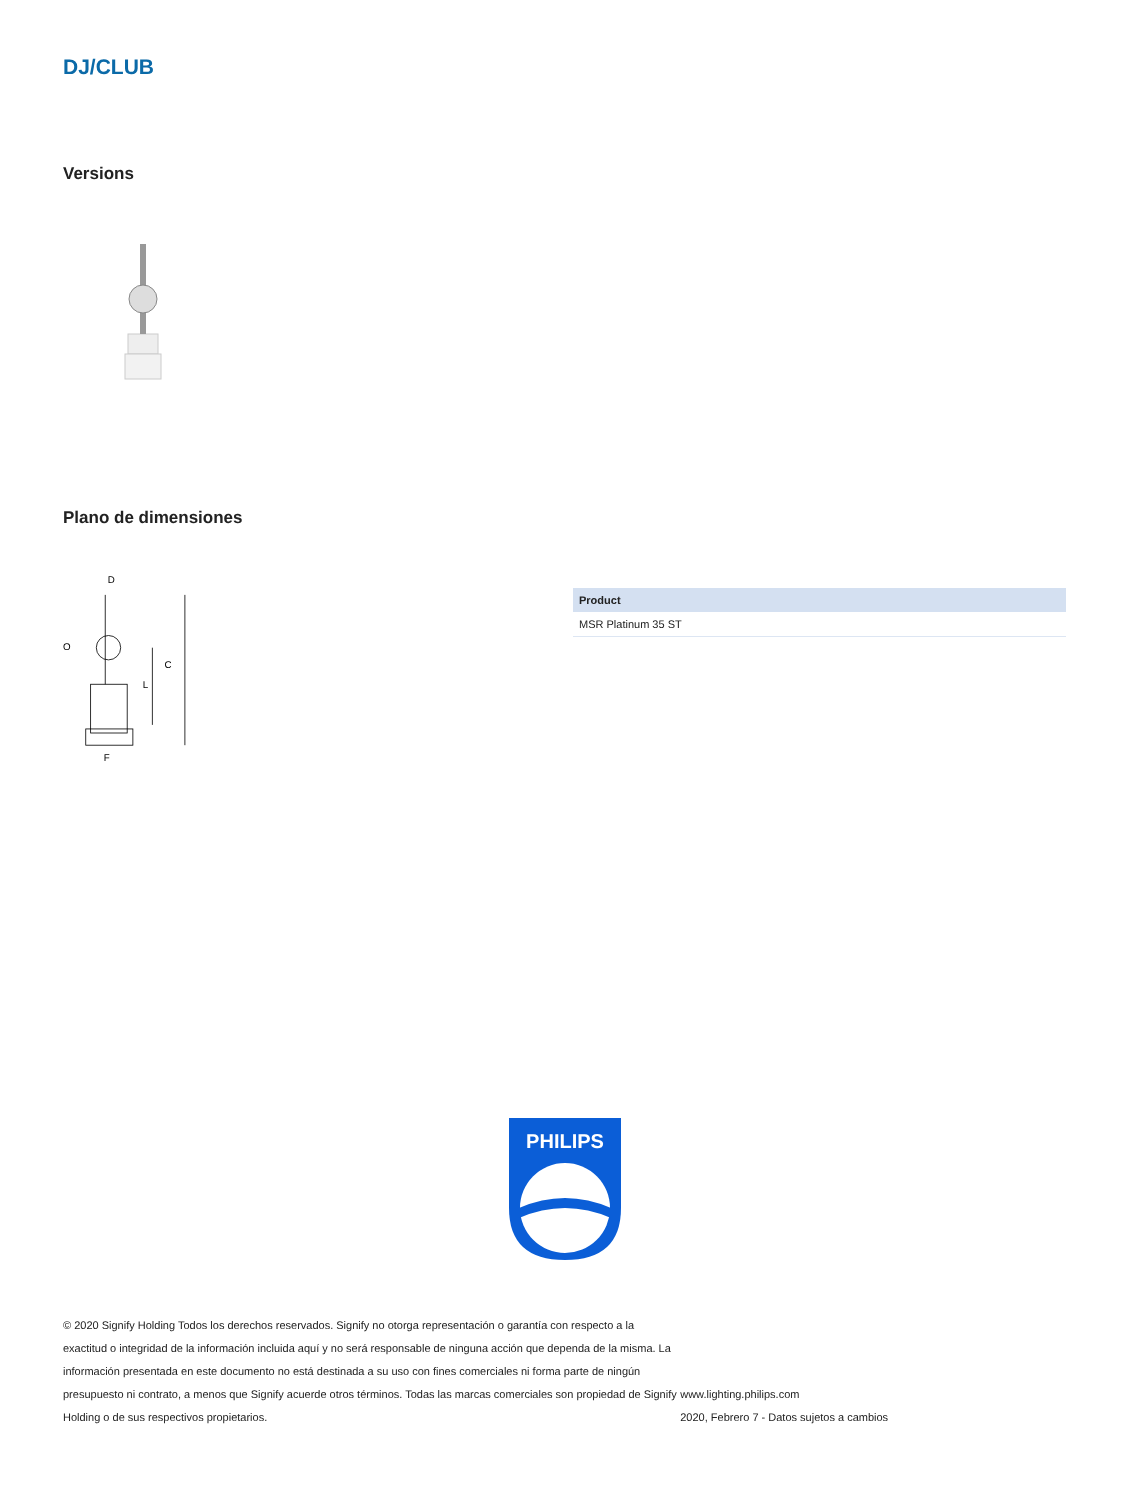DJ/CLUB
Versions
Plano de dimensiones
D
C
L
O
F
| Product |
| --- |
| MSR Platinum 35 ST |
PHILIPS
© 2020 Signify Holding Todos los derechos reservados. Signify no otorga representación o garantía con respecto a la exactitud o integridad de la información incluida aquí y no será responsable de ninguna acción que dependa de la misma. La información presentada en este documento no está destinada a su uso con fines comerciales ni forma parte de ningún presupuesto ni contrato, a menos que Signify acuerde otros términos. Todas las marcas comerciales son propiedad de Signify Holding o de sus respectivos propietarios.
www.lighting.philips.com
2020, Febrero 7 - Datos sujetos a cambios